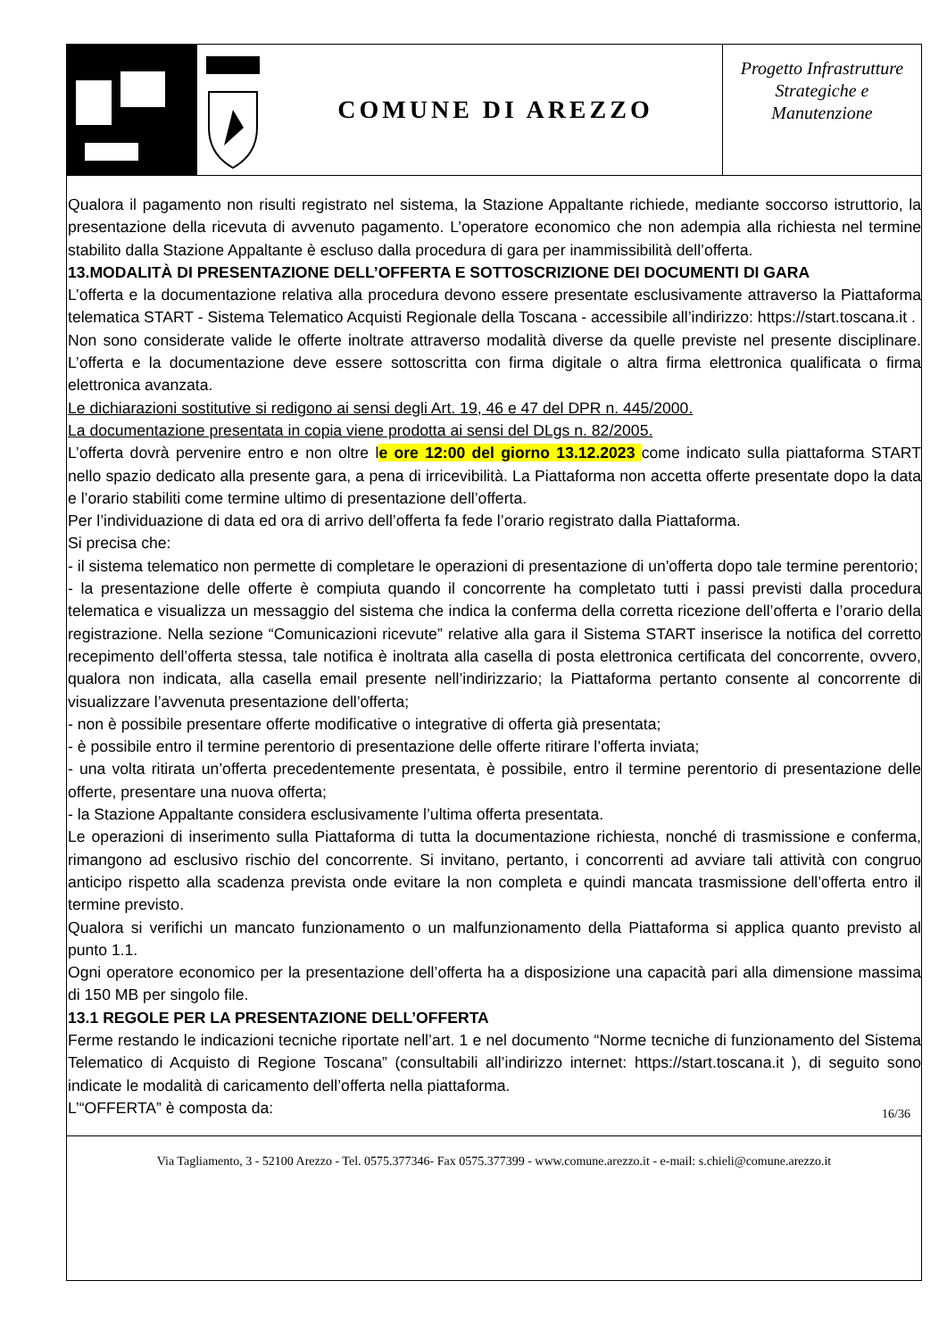COMUNE DI AREZZO
Progetto Infrastrutture Strategiche e Manutenzione
Qualora il pagamento non risulti registrato nel sistema, la Stazione Appaltante richiede, mediante soccorso istruttorio, la presentazione della ricevuta di avvenuto pagamento. L’operatore economico che non adempia alla richiesta nel termine stabilito dalla Stazione Appaltante è escluso dalla procedura di gara per inammissibilità dell’offerta.
13.MODALITÀ DI PRESENTAZIONE DELL’OFFERTA E SOTTOSCRIZIONE DEI DOCUMENTI DI GARA
L’offerta e la documentazione relativa alla procedura devono essere presentate esclusivamente attraverso la Piattaforma telematica START - Sistema Telematico Acquisti Regionale della Toscana - accessibile all’indirizzo: https://start.toscana.it .
Non sono considerate valide le offerte inoltrate attraverso modalità diverse da quelle previste nel presente disciplinare. L’offerta e la documentazione deve essere sottoscritta con firma digitale o altra firma elettronica qualificata o firma elettronica avanzata.
Le dichiarazioni sostitutive si redigono ai sensi degli Art. 19, 46 e 47 del DPR n. 445/2000.
La documentazione presentata in copia viene prodotta ai sensi del DLgs n. 82/2005.
L’offerta dovrà pervenire entro e non oltre le ore 12:00 del giorno 13.12.2023 come indicato sulla piattaforma START nello spazio dedicato alla presente gara, a pena di irricevibilità. La Piattaforma non accetta offerte presentate dopo la data e l’orario stabiliti come termine ultimo di presentazione dell’offerta.
Per l’individuazione di data ed ora di arrivo dell’offerta fa fede l’orario registrato dalla Piattaforma.
Si precisa che:
- il sistema telematico non permette di completare le operazioni di presentazione di un'offerta dopo tale termine perentorio;
- la presentazione delle offerte è compiuta quando il concorrente ha completato tutti i passi previsti dalla procedura telematica e visualizza un messaggio del sistema che indica la conferma della corretta ricezione dell’offerta e l’orario della registrazione. Nella sezione “Comunicazioni ricevute” relative alla gara il Sistema START inserisce la notifica del corretto recepimento dell’offerta stessa, tale notifica è inoltrata alla casella di posta elettronica certificata del concorrente, ovvero, qualora non indicata, alla casella email presente nell’indirizzario; la Piattaforma pertanto consente al concorrente di visualizzare l’avvenuta presentazione dell’offerta;
- non è possibile presentare offerte modificative o integrative di offerta già presentata;
- è possibile entro il termine perentorio di presentazione delle offerte ritirare l’offerta inviata;
- una volta ritirata un’offerta precedentemente presentata, è possibile, entro il termine perentorio di presentazione delle offerte, presentare una nuova offerta;
- la Stazione Appaltante considera esclusivamente l’ultima offerta presentata.
Le operazioni di inserimento sulla Piattaforma di tutta la documentazione richiesta, nonché di trasmissione e conferma, rimangono ad esclusivo rischio del concorrente. Si invitano, pertanto, i concorrenti ad avviare tali attività con congruo anticipo rispetto alla scadenza prevista onde evitare la non completa e quindi mancata trasmissione dell’offerta entro il termine previsto.
Qualora si verifichi un mancato funzionamento o un malfunzionamento della Piattaforma si applica quanto previsto al punto 1.1.
Ogni operatore economico per la presentazione dell’offerta ha a disposizione una capacità pari alla dimensione massima di 150 MB per singolo file.
13.1 REGOLE PER LA PRESENTAZIONE DELL’OFFERTA
Ferme restando le indicazioni tecniche riportate nell’art. 1 e nel documento “Norme tecniche di funzionamento del Sistema Telematico di Acquisto di Regione Toscana” (consultabili all’indirizzo internet: https://start.toscana.it ), di seguito sono indicate le modalità di caricamento dell’offerta nella piattaforma.
L’“OFFERTA” è composta da:
16/36
Via Tagliamento, 3 - 52100 Arezzo - Tel. 0575.377346- Fax 0575.377399 - www.comune.arezzo.it - e-mail: s.chieli@comune.arezzo.it